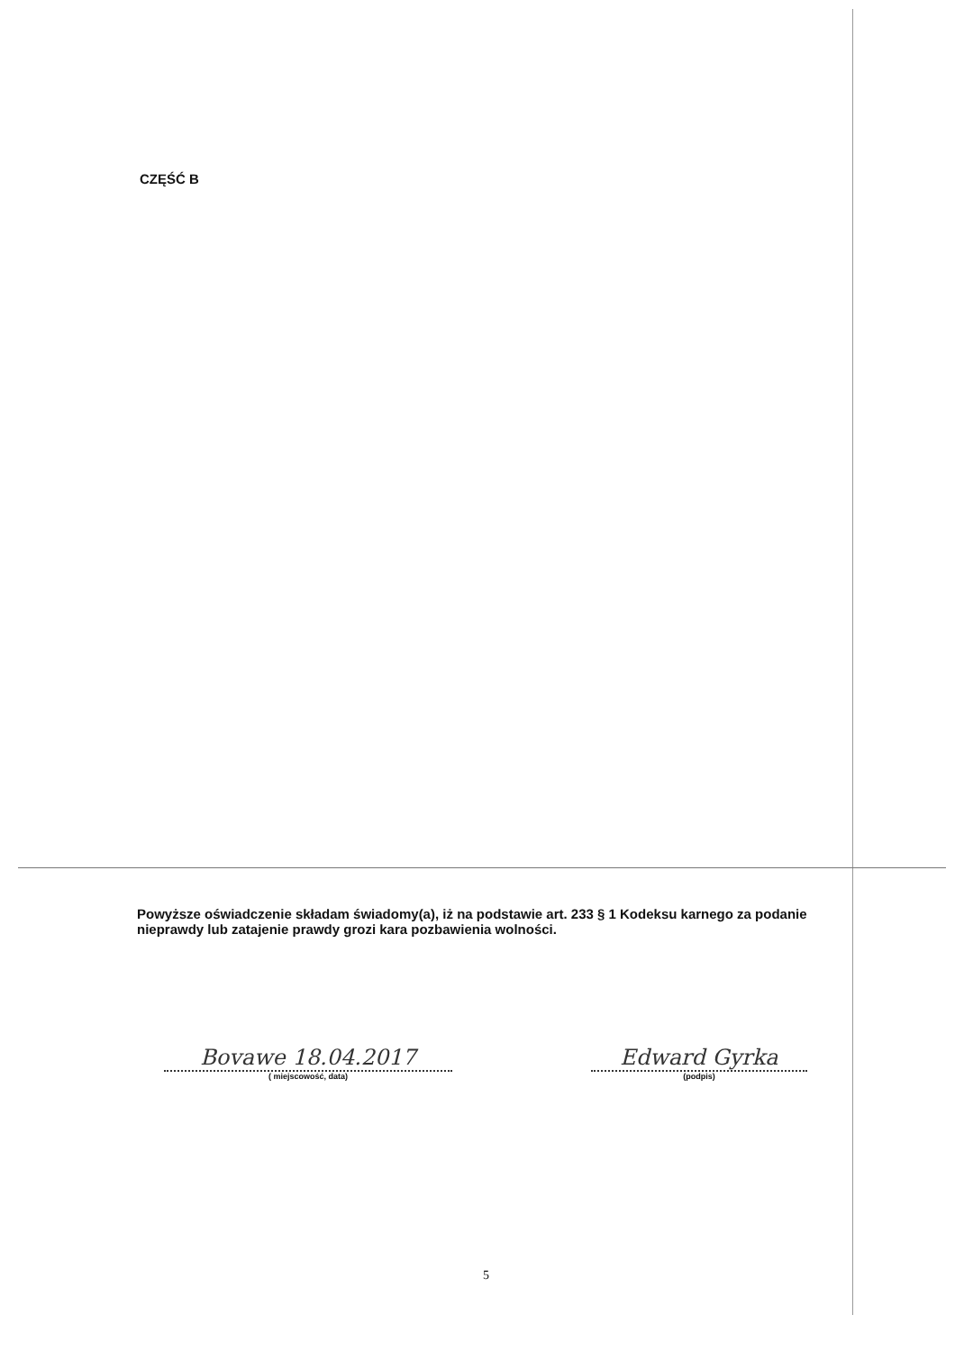CZĘŚĆ B
Powyższe oświadczenie składam świadomy(a), iż na podstawie art. 233 § 1 Kodeksu karnego za podanie nieprawdy lub zatajenie prawdy grozi kara pozbawienia wolności.
Bovawe 18.04.2017
( miejscowość, data)
Edward Gyrka
(podpis)
5